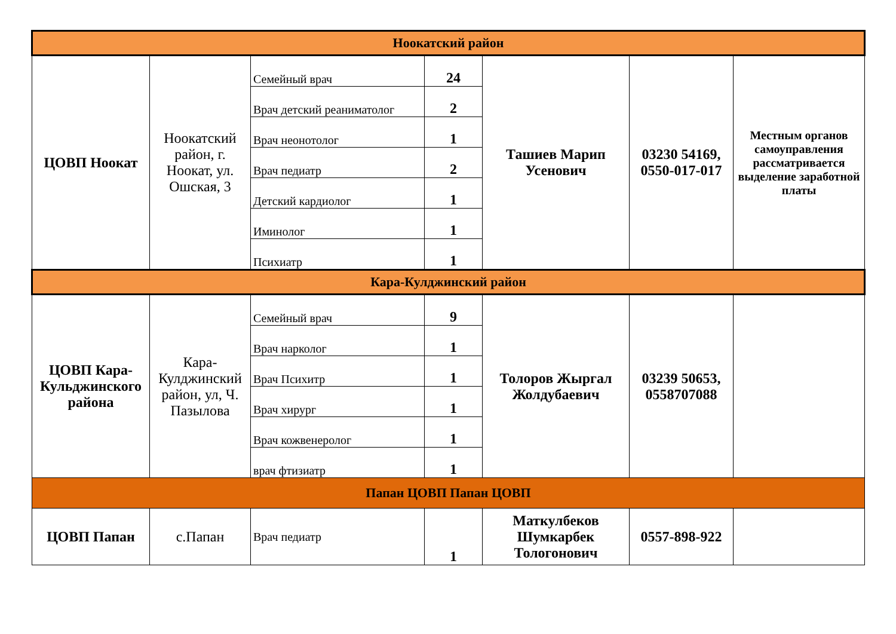| Ноокатский район | | | | | | |
| ЦОВП Ноокат | Ноокатский район, г. Ноокат, ул. Ошская, 3 | Семейный врач | 24 | Ташиев Марип Усенович | 03230 54169, 0550-017-017 | Местным органов самоуправления рассматривается выделение заработной платы |
| | | Врач детский реаниматолог | 2 | | | |
| | | Врач неонотолог | 1 | | | |
| | | Врач педиатр | 2 | | | |
| | | Детский кардиолог | 1 | | | |
| | | Иминолог | 1 | | | |
| | | Психиатр | 1 | | | |
| Кара-Кулджинский район | | | | | | |
| ЦОВП Кара-Кульджинского района | Кара-Кулджинский район, ул, Ч. Пазылова | Семейный врач | 9 | Толоров Жыргал Жолдубаевич | 03239 50653, 0558707088 | |
| | | Врач нарколог | 1 | | | |
| | | Врач Психитр | 1 | | | |
| | | Врач хирург | 1 | | | |
| | | Врач кожвенеролог | 1 | | | |
| | | врач фтизиатр | 1 | | | |
| Папан ЦОВП Папан ЦОВП | | | | | | |
| ЦОВП Папан | с.Папан | Врач педиатр | 1 | Маткулбеков Шумкарбек Тологонович | 0557-898-922 | |